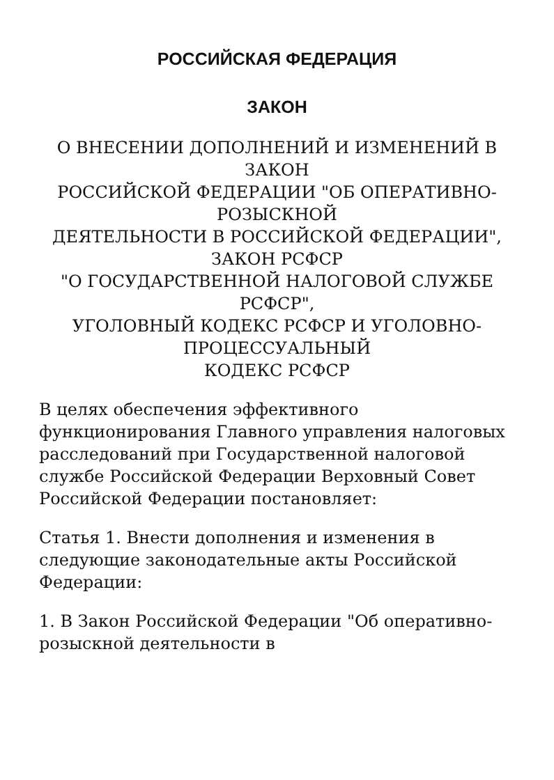РОССИЙСКАЯ ФЕДЕРАЦИЯ
ЗАКОН
О ВНЕСЕНИИ ДОПОЛНЕНИЙ И ИЗМЕНЕНИЙ В ЗАКОН
РОССИЙСКОЙ ФЕДЕРАЦИИ "ОБ ОПЕРАТИВНО-РОЗЫСКНОЙ
ДЕЯТЕЛЬНОСТИ В РОССИЙСКОЙ ФЕДЕРАЦИИ", ЗАКОН РСФСР
"О ГОСУДАРСТВЕННОЙ НАЛОГОВОЙ СЛУЖБЕ РСФСР",
УГОЛОВНЫЙ КОДЕКС РСФСР И УГОЛОВНО-ПРОЦЕССУАЛЬНЫЙ
КОДЕКС РСФСР
В целях обеспечения эффективного функционирования Главного управления налоговых расследований при Государственной налоговой службе Российской Федерации Верховный Совет Российской Федерации постановляет:
Статья 1. Внести дополнения и изменения в следующие законодательные акты Российской Федерации:
1. В Закон Российской Федерации "Об оперативно-розыскной деятельности в